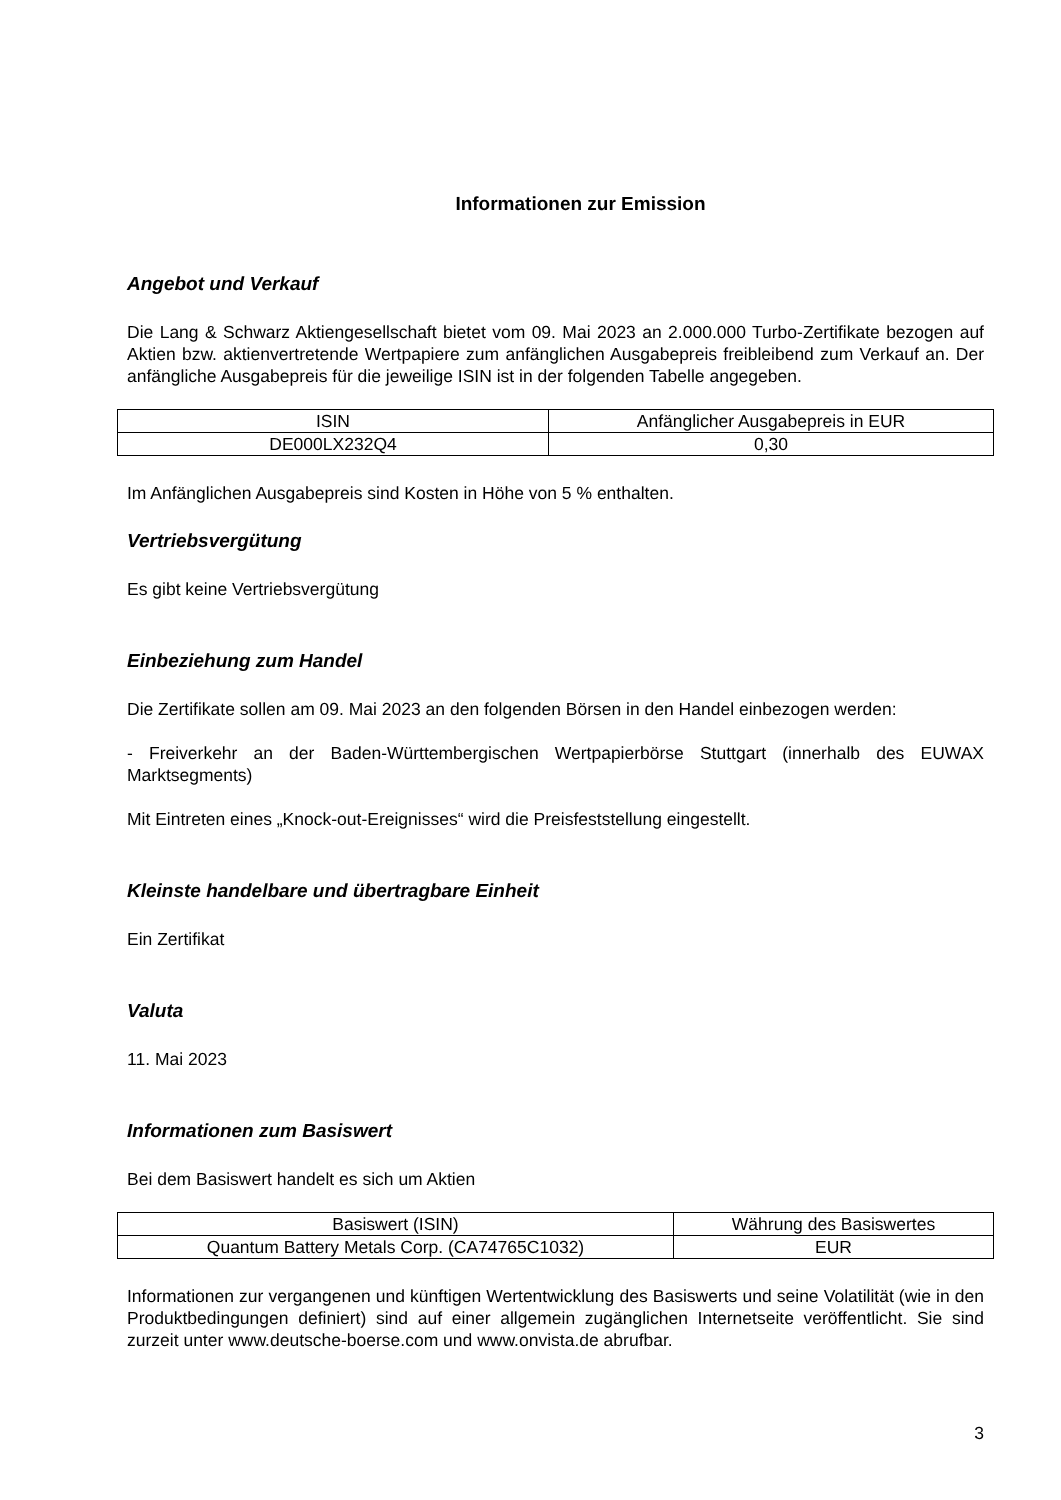Informationen zur Emission
Angebot und Verkauf
Die Lang & Schwarz Aktiengesellschaft bietet vom 09. Mai 2023 an 2.000.000 Turbo-Zertifikate bezogen auf Aktien bzw. aktienvertretende Wertpapiere zum anfänglichen Ausgabepreis freibleibend zum Verkauf an. Der anfängliche Ausgabepreis für die jeweilige ISIN ist in der folgenden Tabelle angegeben.
| ISIN | Anfänglicher Ausgabepreis in EUR |
| DE000LX232Q4 | 0,30 |
Im Anfänglichen Ausgabepreis sind Kosten in Höhe von 5 % enthalten.
Vertriebsvergütung
Es gibt keine Vertriebsvergütung
Einbeziehung zum Handel
Die Zertifikate sollen am 09. Mai 2023 an den folgenden Börsen in den Handel einbezogen werden:
- Freiverkehr an der Baden-Württembergischen Wertpapierbörse Stuttgart (innerhalb des EUWAX Marktsegments)
Mit Eintreten eines „Knock-out-Ereignisses“ wird die Preisfeststellung eingestellt.
Kleinste handelbare und übertragbare Einheit
Ein Zertifikat
Valuta
11. Mai 2023
Informationen zum Basiswert
Bei dem Basiswert handelt es sich um Aktien
| Basiswert (ISIN) | Währung des Basiswertes |
| Quantum Battery Metals Corp. (CA74765C1032) | EUR |
Informationen zur vergangenen und künftigen Wertentwicklung des Basiswerts und seine Volatilität (wie in den Produktbedingungen definiert) sind auf einer allgemein zugänglichen Internetseite veröffentlicht. Sie sind zurzeit unter www.deutsche-boerse.com und www.onvista.de abrufbar.
3